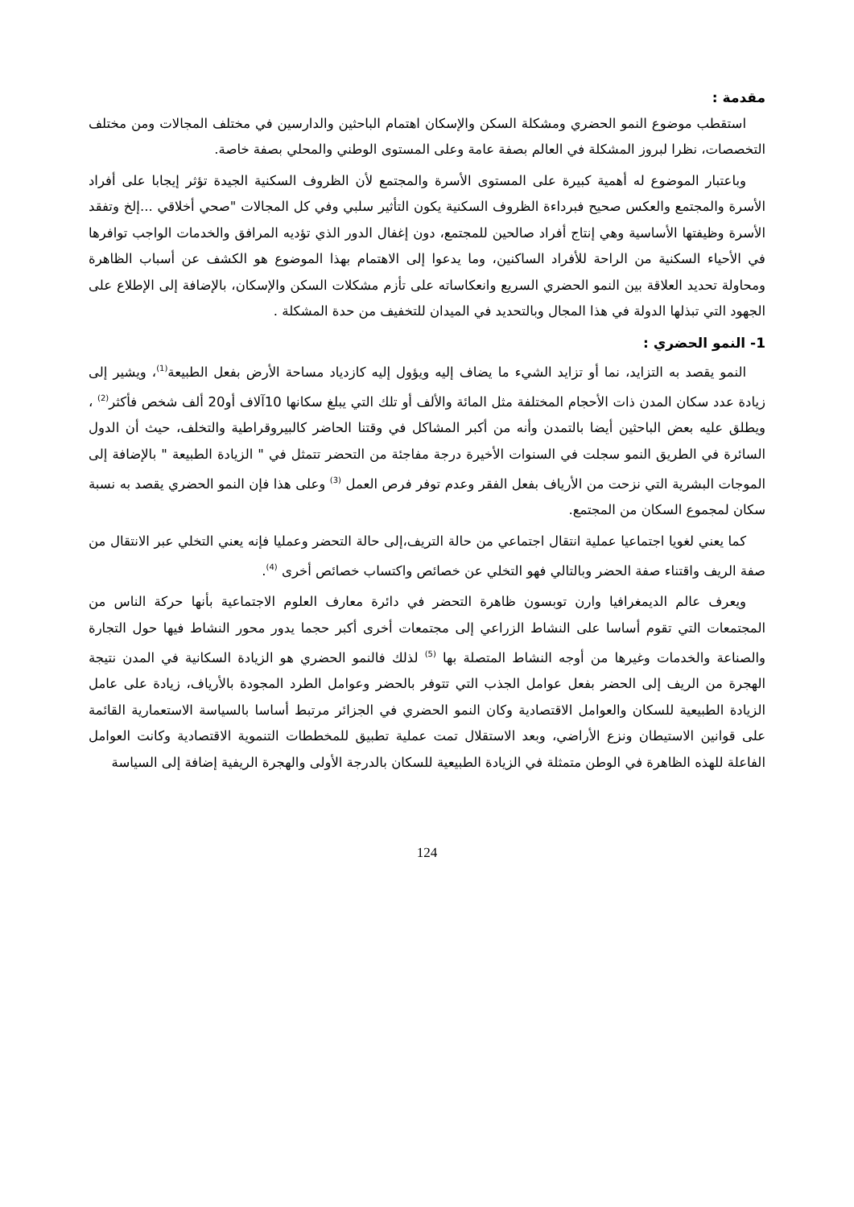مقدمة :
استقطب موضوع النمو الحضري ومشكلة السكن والإسكان اهتمام الباحثين والدارسين في مختلف المجالات ومن مختلف التخصصات، نظرا لبروز المشكلة في العالم بصفة عامة وعلى المستوى الوطني والمحلي بصفة خاصة.
وباعتبار الموضوع له أهمية كبيرة على المستوى الأسرة والمجتمع لأن الظروف السكنية الجيدة تؤثر إيجابا على أفراد الأسرة والمجتمع والعكس صحيح فبرداءة الظروف السكنية يكون التأثير سلبي وفي كل المجالات "صحي أخلاقي ...إلخ وتفقد الأسرة وظيفتها الأساسية وهي إنتاج أفراد صالحين للمجتمع، دون إغفال الدور الذي تؤديه المرافق والخدمات الواجب توافرها في الأحياء السكنية من الراحة للأفراد الساكنين، وما يدعوا إلى الاهتمام بهذا الموضوع هو الكشف عن أسباب الظاهرة ومحاولة تحديد العلاقة بين النمو الحضري السريع وانعكاساته على تأزم مشكلات السكن والإسكان، بالإضافة إلى الإطلاع على الجهود التي تبذلها الدولة في هذا المجال وبالتحديد في الميدان للتخفيف من حدة المشكلة .
1- النمو الحضري :
النمو يقصد به التزايد، نما أو تزايد الشيء ما يضاف إليه ويؤول إليه كازدياد مساحة الأرض بفعل الطبيعة<sup>(1)</sup>، ويشير إلى زيادة عدد سكان المدن ذات الأحجام المختلفة مثل المائة والألف أو تلك التي يبلغ سكانها 10آلاف أو20 ألف شخص فأكثر<sup>(2)</sup> ، ويطلق عليه بعض الباحثين أيضا بالتمدن وأنه من أكبر المشاكل في وقتنا الحاضر كالبيروقراطية والتخلف، حيث أن الدول السائرة في الطريق النمو سجلت في السنوات الأخيرة درجة مفاجئة من التحضر تتمثل في " الزيادة الطبيعة " بالإضافة إلى الموجات البشرية التي نزحت من الأرياف بفعل الفقر وعدم توفر فرص العمل <sup>(3)</sup> وعلى هذا فإن النمو الحضري يقصد به نسبة سكان لمجموع السكان من المجتمع.
كما يعني لغويا اجتماعيا عملية انتقال اجتماعي من حالة التريف،إلى حالة التحضر وعمليا فإنه يعني التخلي عبر الانتقال من صفة الريف واقتناء صفة الحضر وبالتالي فهو التخلي عن خصائص واكتساب خصائص أخرى <sup>(4)</sup>.
ويعرف عالم الديمغرافيا وارن توبسون ظاهرة التحضر في دائرة معارف العلوم الاجتماعية بأنها حركة الناس من المجتمعات التي تقوم أساسا على النشاط الزراعي إلى مجتمعات أخرى أكبر حجما يدور محور النشاط فيها حول التجارة والصناعة والخدمات وغيرها من أوجه النشاط المتصلة بها <sup>(5)</sup> لذلك فالنمو الحضري هو الزيادة السكانية في المدن نتيجة الهجرة من الريف إلى الحضر بفعل عوامل الجذب التي تتوفر بالحضر وعوامل الطرد المجودة بالأرياف، زيادة على عامل الزيادة الطبيعية للسكان والعوامل الاقتصادية وكان النمو الحضري في الجزائر مرتبط أساسا بالسياسة الاستعمارية القائمة على قوانين الاستيطان ونزع الأراضي، وبعد الاستقلال تمت عملية تطبيق للمخططات التنموية الاقتصادية وكانت العوامل الفاعلة للهذه الظاهرة في الوطن متمثلة في الزيادة الطبيعية للسكان بالدرجة الأولى والهجرة الريفية إضافة إلى السياسة
124